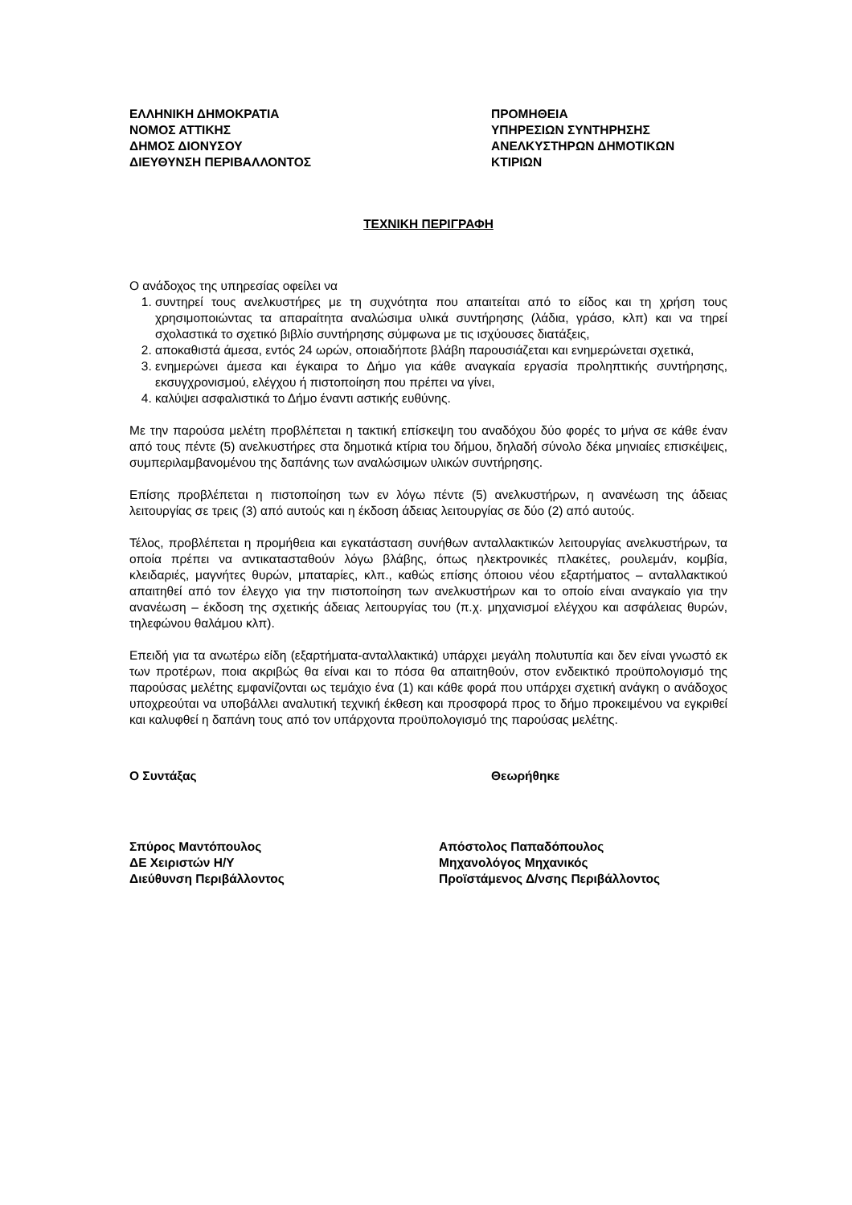ΕΛΛΗΝΙΚΗ ΔΗΜΟΚΡΑΤΙΑ
ΝΟΜΟΣ ΑΤΤΙΚΗΣ
ΔΗΜΟΣ ΔΙΟΝΥΣΟΥ
ΔΙΕΥΘΥΝΣΗ ΠΕΡΙΒΑΛΛΟΝΤΟΣ
ΠΡΟΜΗΘΕΙΑ
ΥΠΗΡΕΣΙΩΝ ΣΥΝΤΗΡΗΣΗΣ
ΑΝΕΛΚΥΣΤΗΡΩΝ ΔΗΜΟΤΙΚΩΝ
ΚΤΙΡΙΩΝ
ΤΕΧΝΙΚΗ ΠΕΡΙΓΡΑΦΗ
Ο ανάδοχος της υπηρεσίας οφείλει να
1. συντηρεί τους ανελκυστήρες με τη συχνότητα που απαιτείται από το είδος και τη χρήση τους χρησιμοποιώντας τα απαραίτητα αναλώσιμα υλικά συντήρησης (λάδια, γράσο, κλπ) και να τηρεί σχολαστικά το σχετικό βιβλίο συντήρησης σύμφωνα με τις ισχύουσες διατάξεις,
2. αποκαθιστά άμεσα, εντός 24 ωρών, οποιαδήποτε βλάβη παρουσιάζεται και ενημερώνεται σχετικά,
3. ενημερώνει άμεσα και έγκαιρα το Δήμο για κάθε αναγκαία εργασία προληπτικής συντήρησης, εκσυγχρονισμού, ελέγχου ή πιστοποίηση που πρέπει να γίνει,
4. καλύψει ασφαλιστικά το Δήμο έναντι αστικής ευθύνης.
Με την παρούσα μελέτη προβλέπεται η τακτική επίσκεψη του αναδόχου δύο φορές το μήνα σε κάθε έναν από τους πέντε (5) ανελκυστήρες στα δημοτικά κτίρια του δήμου, δηλαδή σύνολο δέκα μηνιαίες επισκέψεις, συμπεριλαμβανομένου της δαπάνης των αναλώσιμων υλικών συντήρησης.
Επίσης προβλέπεται η πιστοποίηση των εν λόγω πέντε (5) ανελκυστήρων, η ανανέωση της άδειας λειτουργίας σε τρεις (3) από αυτούς και η έκδοση άδειας λειτουργίας σε δύο (2) από αυτούς.
Τέλος, προβλέπεται η προμήθεια και εγκατάσταση συνήθων ανταλλακτικών λειτουργίας ανελκυστήρων, τα οποία πρέπει να αντικατασταθούν λόγω βλάβης, όπως ηλεκτρονικές πλακέτες, ρουλεμάν, κομβία, κλειδαριές, μαγνήτες θυρών, μπαταρίες, κλπ., καθώς επίσης όποιου νέου εξαρτήματος – ανταλλακτικού απαιτηθεί από τον έλεγχο για την πιστοποίηση των ανελκυστήρων και το οποίο είναι αναγκαίο για την ανανέωση – έκδοση της σχετικής άδειας λειτουργίας του (π.χ. μηχανισμοί ελέγχου και ασφάλειας θυρών, τηλεφώνου θαλάμου κλπ).
Επειδή για τα ανωτέρω είδη (εξαρτήματα-ανταλλακτικά) υπάρχει μεγάλη πολυτυπία και δεν είναι γνωστό εκ των προτέρων, ποια ακριβώς θα είναι και το πόσα θα απαιτηθούν, στον ενδεικτικό προϋπολογισμό της παρούσας μελέτης εμφανίζονται ως τεμάχιο ένα (1) και κάθε φορά που υπάρχει σχετική ανάγκη ο ανάδοχος υποχρεούται να υποβάλλει αναλυτική τεχνική έκθεση και προσφορά προς το δήμο προκειμένου να εγκριθεί και καλυφθεί η δαπάνη τους από τον υπάρχοντα προϋπολογισμό της παρούσας μελέτης.
Ο Συντάξας Θεωρήθηκε
Σπύρος Μαντόπουλος
ΔΕ Χειριστών Η/Υ
Διεύθυνση Περιβάλλοντος
Απόστολος Παπαδόπουλος
Μηχανολόγος Μηχανικός
Προϊστάμενος Δ/νσης Περιβάλλοντος